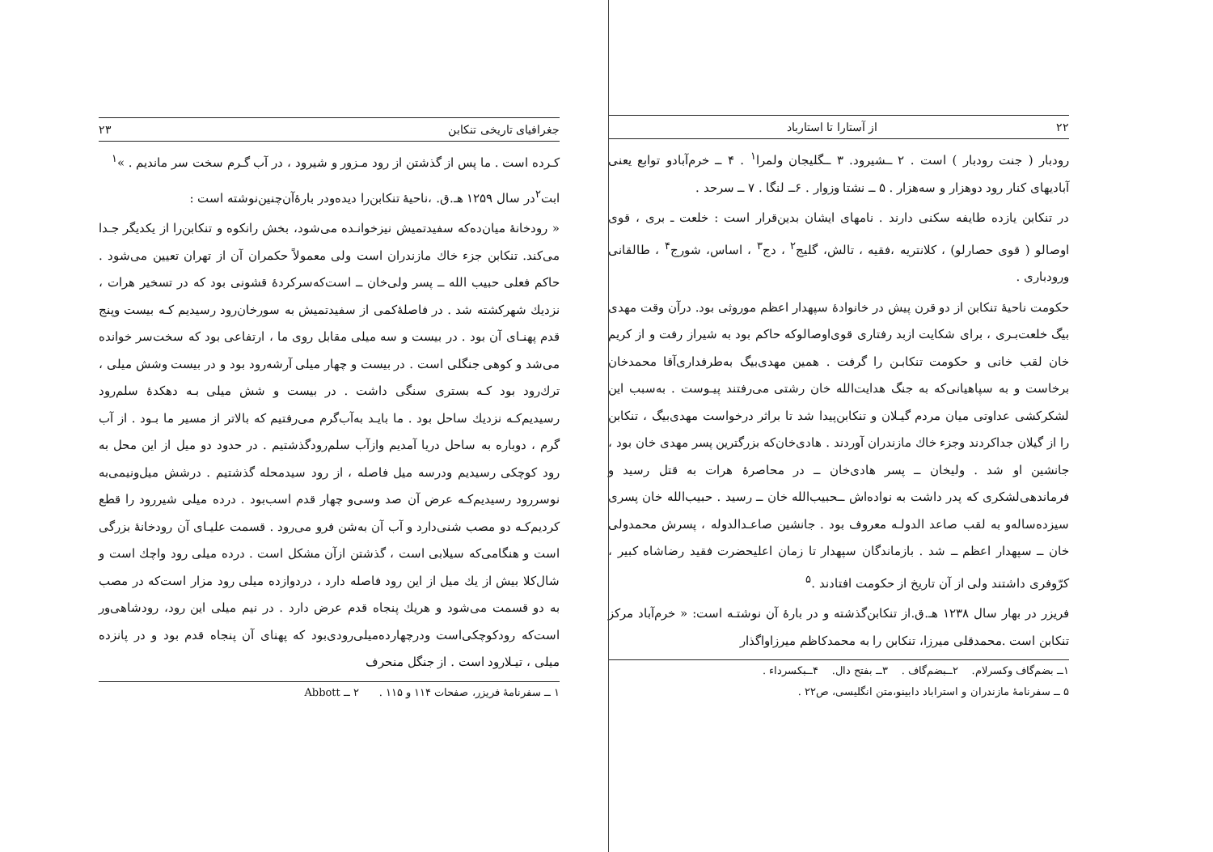جغرافیای تاریخی تنکابن ۲۳
کـرده است . ما پس از گذشتن از رود مـزور و شیرود ، در آب گـرم سخت سر ماندیم . »<sup>۱</sup>
ابت<sup>۲</sup>در سال ۱۲۵۹ هـ.ق. ،ناحیهٔ تنکابن‌را دیده‌ودر بارهٔ‌آن‌چنین‌نوشته است :
« رودخانهٔ میان‌ده‌که سفیدتمیش نیزخوانـده می‌شود، بخش رانکوه و تنکابن‌را از یکدیگر جـدا می‌کند. تنکابن جزء خاك مازندران است ولی معمولاً حکمران آن از تهران تعیین می‌شود . حاکم فعلی حبیب الله ــ پسر ولی‌خان ــ است‌که‌سرکردهٔ قشونی بود که در تسخیر هرات ، نزدیك شهرکشته شد . در فاصلهٔ‌کمی از سفیدتمیش به سورخان‌رود رسیدیم کـه بیست وپنج قدم پهنـای آن بود . در بیست و سه میلی مقابل روی ما ، ارتفاعی بود که سخت‌سر خوانده می‌شد و کوهی جنگلی است . در بیست و چهار میلی آرشه‌رود بود و در بیست وشش میلی ، ترك‌رود بود کـه بستری سنگی داشت . در بیست و شش میلی بـه دهکدهٔ سلم‌رود رسیدیم‌کـه نزدیك ساحل بود . ما بایـد به‌آب‌گرم می‌رفتیم که بالاتر از مسیر ما بـود . از آب گرم ، دوباره به ساحل دریا آمدیم وازآب سلم‌رودگذشتیم . در حدود دو میل از این محل به رود کوچکی رسیدیم ودرسه میل فاصله ، از رود سیدمحله گذشتیم . درشش میل‌ونیمی‌به نوسررود رسیدیم‌کـه عرض آن صد وسی‌و چهار قدم اسب‌بود . درده میلی شیررود را قطع کردیم‌کـه دو مصب شنی‌دارد و آب آن به‌شن فرو می‌رود . قسمت علیـای آن رودخانهٔ بزرگی است و هنگامی‌که سیلابی است ، گذشتن ازآن مشکل است . درده میلی رود واچك است و شال‌کلا بیش از یك میل از این رود فاصله دارد ، دردوازده میلی رود مزار است‌که در مصب به دو قسمت می‌شود و هریك پنجاه قدم عرض دارد . در نیم میلی این رود، رودشاهی‌ور است‌که رودکوچکی‌است ودرچهارده‌میلی‌رودی‌بود که پهنای آن پنجاه قدم بود و در پانزده میلی ، تیـلارود است . از جنگل منحرف
۱ ــ سفرنامهٔ فریزر، صفحات ۱۱۴ و ۱۱۵ . ۲ ــ Abbott
۲۲ از آستارا تا استارباد
رودبار ( جنت رودبار ) است . ۲ ــشیرود. ۳ ــگلیجان ولمرا<sup>۱</sup> . ۴ ــ خرم‌آبادو توابع یعنی آبادیهای کنار رود دوهزار و سه‌هزار . ۵ ــ نشتا وزوار . ۶ــ لنگا . ۷ ــ سرحد .
در تنکابن یازده طایفه سکنی دارند . نامهای ایشان بدین‌قرار است : خلعت ـ بری ، قوی اوصالو ( قوی حصارلو) ، کلانتریه ،فقیه ، تالش، گلیج<sup>۲</sup> ، دج<sup>۳</sup> ، اساس، شورج<sup>۴</sup> ، طالقانی ورودباری .
حکومت ناحیهٔ تنکابن از دو قرن پیش در خانوادهٔ سپهدار اعظم موروثی بود. درآن وقت مهدی بیگ خلعت‌بـری ، برای شکایت ازبد رفتاری قوی‌اوصالو‌که حاکم بود به شیراز رفت و از کریم خان لقب خانی و حکومت تنکابـن را گرفت . همین مهدی‌بیگ به‌طرفداری‌آقا محمدخان برخاست و به سپاهیانی‌که به جنگ هدایت‌الله خان رشتی می‌رفتند پیـوست . به‌سبب این لشکرکشی عداوتی میان مردم گیـلان و تنکابن‌پیدا شد تا براثر درخواست مهدی‌بیگ ، تنکابن را از گیلان جداکردند وجزء خاك مازندران آوردند . هادی‌خان‌که بزرگترین پسر مهدی خان بود ، جانشین او شد . ولیخان ــ پسر هادی‌خان ــ در محاصرهٔ هرات به قتل رسید و فرماندهی‌لشکری که پدر داشت به نواده‌اش ــحبیب‌الله خان ــ رسید . حبیب‌الله خان پسری سیزده‌ساله‌و به لقب صاعد الدولـه معروف بود . جانشین صاعـدالدوله ، پسرش محمدولی خان ــ سپهدار اعظم ــ شد . بازماندگان سپهدار تا زمان اعلیحضرت فقید رضاشاه کبیر ، کرّوفری داشتند ولی از آن تاریخ از حکومت افتادند .<sup>۵</sup>
فریزر در بهار سال ۱۲۳۸ هـ.ق.از تنکابن‌گذشته و در بارهٔ آن نوشتـه است: « خرم‌آباد مرکز تنکابن است .محمدقلی میرزا، تنکابن را به محمدکاظم میرزاواگذار
۱ــ بضم‌گاف وکسرلام. ۲ــبضم‌گاف . ۳ــ بفتح دال. ۴ــبکسرداء .
۵ ــ سفرنامهٔ مازندران و استراباد دابینو،متن انگلیسی، ص۲۲ .